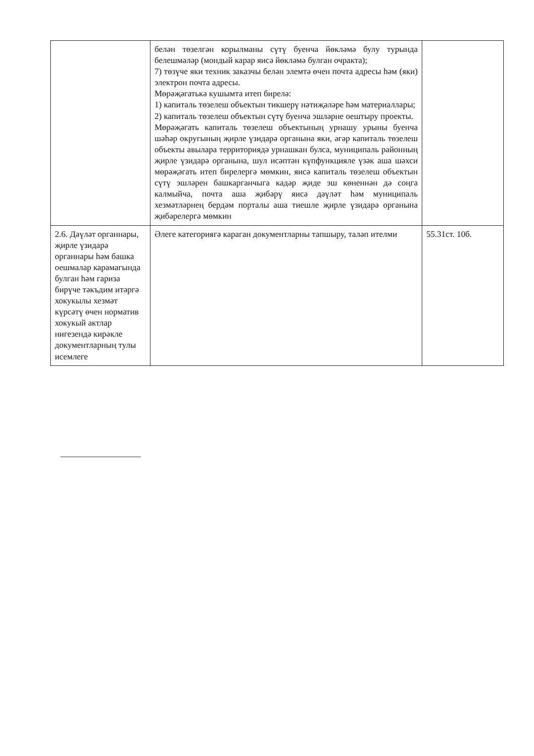| | белән төзелгән корылманы сүтү буенча йөкләмә булу турында белешмәләр (мондый карар яисә йөкләмә булган очракта); 7) төзүче яки техник заказчы белән элемтә өчен почта адресы һәм (яки) электрон почта адресы. Мөрәҗәгатькә кушымта итеп бирелә: 1) капиталь төзелеш объектын тикшерү нәтиҗәләре һәм материаллары; 2) капиталь төзелеш объектын сүтү буенча эшләрне оештыру проекты. Мөрәҗәгать капиталь төзелеш объектының урнашу урыны буенча шәһәр округының җирле үзидарә органына яки, әгәр капиталь төзелеш объекты авылара территориядә урнашкан булса, муниципаль районның җирле үзидарә органына, шул исәптән күпфункцияле үзәк аша шәхси мөрәҗәгать итеп бирелергә мөмкин, яисә капиталь төзелеш объектын сүтү эшләрен башкарганчыга кадәр җиде эш көненнән дә соңга калмыйча, почта аша җибәрү яисә дәүләт һәм муниципаль хезмәтләрнең бердәм порталы аша тиешле җирле үзидарә органына җибәрелергә мөмкин | |
| 2.6. Дәүләт органнары, җирле үзидарә органнары һәм башка оешмалар карамагында булган һәм гариза бирүче тәкъдим итәргә хокукылы хезмәт күрсәтү өчен норматив хокукый актлар нигезендә кирәкле документларның тулы исемлеге | Әлеге категориягә караган документларны тапшыру, таләп ителми | 55.31ст. 10б. |